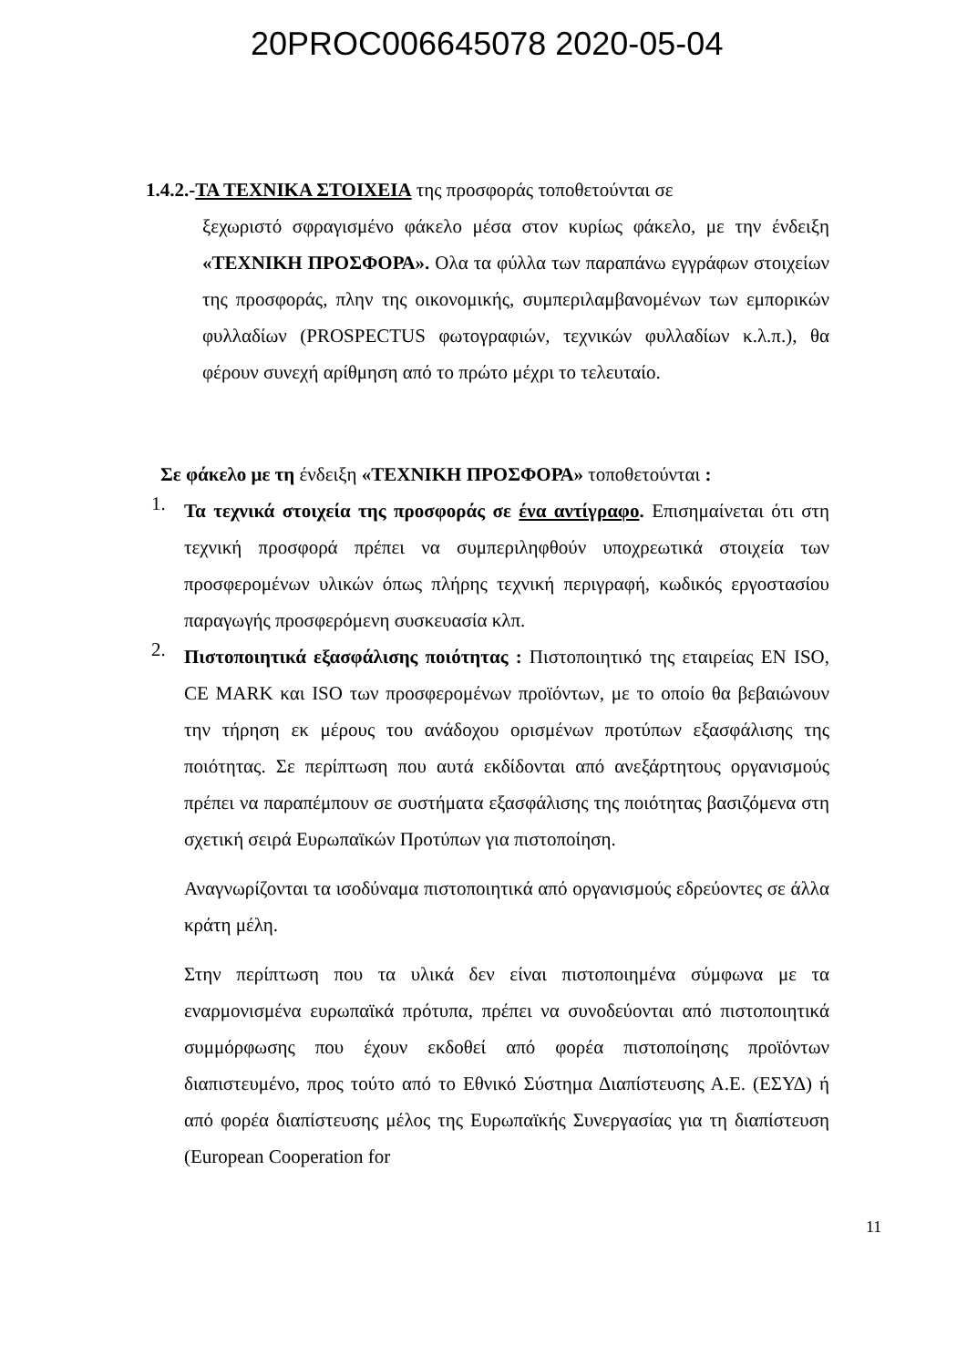20PROC006645078 2020-05-04
1.4.2.-ΤΑ ΤΕΧΝΙΚΑ ΣΤΟΙΧΕΙΑ της προσφοράς τοποθετούνται σε
ξεχωριστό σφραγισμένο φάκελο μέσα στον κυρίως φάκελο, με την ένδειξη «ΤΕΧΝΙΚΗ ΠΡΟΣΦΟΡΑ». Ολα τα φύλλα των παραπάνω εγγράφων στοιχείων της προσφοράς, πλην της οικονομικής, συμπεριλαμβανομένων των εμπορικών φυλλαδίων (PROSPECTUS φωτογραφιών, τεχνικών φυλλαδίων κ.λ.π.), θα φέρουν συνεχή αρίθμηση από το πρώτο μέχρι το τελευταίο.
Σε φάκελο με τη ένδειξη «ΤΕΧΝΙΚΗ ΠΡΟΣΦΟΡΑ» τοποθετούνται :
1.
Τα τεχνικά στοιχεία της προσφοράς σε ένα αντίγραφο. Επισημαίνεται ότι στη τεχνική προσφορά πρέπει να συμπεριληφθούν υποχρεωτικά στοιχεία των προσφερομένων υλικών όπως πλήρης τεχνική περιγραφή, κωδικός εργοστασίου παραγωγής προσφερόμενη συσκευασία κλπ.
2.
Πιστοποιητικά εξασφάλισης ποιότητας : Πιστοποιητικό της εταιρείας EN ISO, CE MARK και ISO των προσφερομένων προϊόντων, με το οποίο θα βεβαιώνουν την τήρηση εκ μέρους του ανάδοχου ορισμένων προτύπων εξασφάλισης της ποιότητας. Σε περίπτωση που αυτά εκδίδονται από ανεξάρτητους οργανισμούς πρέπει να παραπέμπουν σε συστήματα εξασφάλισης της ποιότητας βασιζόμενα στη σχετική σειρά Ευρωπαϊκών Προτύπων για πιστοποίηση.
Αναγνωρίζονται τα ισοδύναμα πιστοποιητικά από οργανισμούς εδρεύοντες σε άλλα κράτη μέλη.
Στην περίπτωση που τα υλικά δεν είναι πιστοποιημένα σύμφωνα με τα εναρμονισμένα ευρωπαϊκά πρότυπα, πρέπει να συνοδεύονται από πιστοποιητικά συμμόρφωσης που έχουν εκδοθεί από φορέα πιστοποίησης προϊόντων διαπιστευμένο, προς τούτο από το Εθνικό Σύστημα Διαπίστευσης Α.Ε. (ΕΣΥΔ) ή από φορέα διαπίστευσης μέλος της Ευρωπαϊκής Συνεργασίας για τη διαπίστευση (European Cooperation for
11